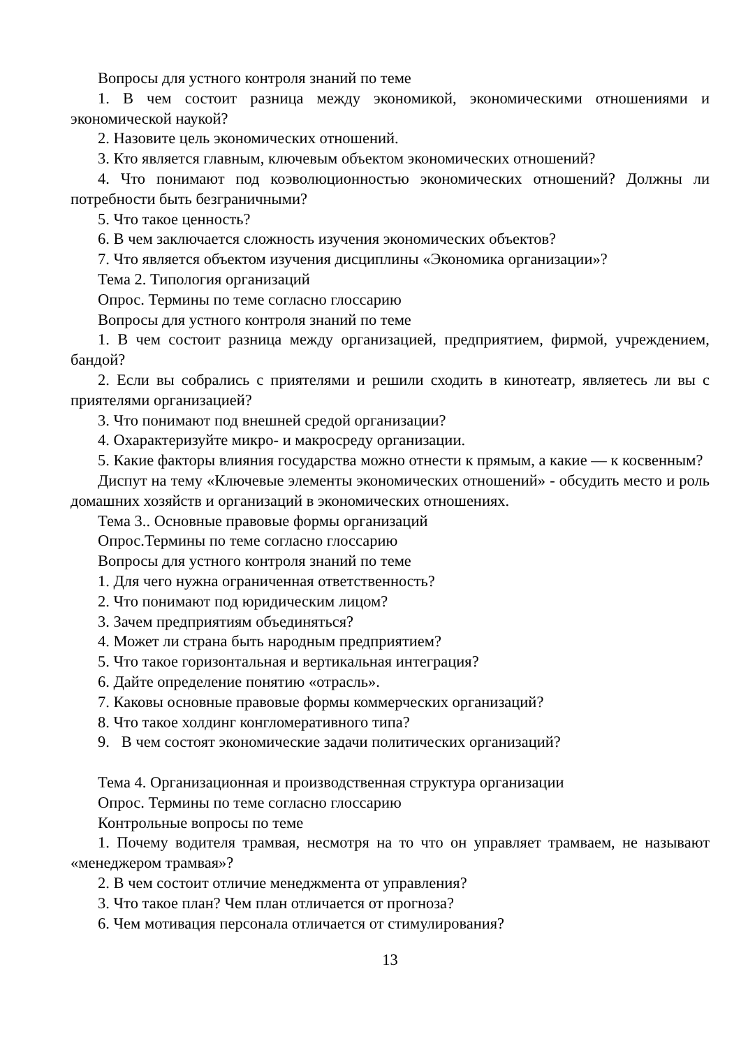Вопросы для устного контроля знаний по теме
1. В чем состоит разница между экономикой, экономическими отношениями и экономической наукой?
2. Назовите цель экономических отношений.
3. Кто является главным, ключевым объектом экономических отношений?
4. Что понимают под коэволюционностью экономических отношений? Должны ли потребности быть безграничными?
5. Что такое ценность?
6. В чем заключается сложность изучения экономических объектов?
7. Что является объектом изучения дисциплины «Экономика организации»?
Тема 2. Типология организаций
Опрос. Термины по теме согласно глоссарию
Вопросы для устного контроля знаний по теме
1. В чем состоит разница между организацией, предприятием, фирмой, учреждением, бандой?
2. Если вы собрались с приятелями и решили сходить в кинотеатр, являетесь ли вы с приятелями организацией?
3. Что понимают под внешней средой организации?
4. Охарактеризуйте микро- и макросреду организации.
5. Какие факторы влияния государства можно отнести к прямым, а какие — к косвенным?
Диспут на тему «Ключевые элементы экономических отношений» - обсудить место и роль домашних хозяйств и организаций в экономических отношениях.
Тема 3.. Основные правовые формы организаций
Опрос.Термины по теме согласно глоссарию
Вопросы для устного контроля знаний по теме
1. Для чего нужна ограниченная ответственность?
2. Что понимают под юридическим лицом?
3. Зачем предприятиям объединяться?
4. Может ли страна быть народным предприятием?
5. Что такое горизонтальная и вертикальная интеграция?
6. Дайте определение понятию «отрасль».
7. Каковы основные правовые формы коммерческих организаций?
8. Что такое холдинг конгломеративного типа?
9. В чем состоят экономические задачи политических организаций?
Тема 4. Организационная и производственная структура организации
Опрос. Термины по теме согласно глоссарию
Контрольные вопросы по теме
1. Почему водителя трамвая, несмотря на то что он управляет трамваем, не называют «менеджером трамвая»?
2. В чем состоит отличие менеджмента от управления?
3. Что такое план? Чем план отличается от прогноза?
6. Чем мотивация персонала отличается от стимулирования?
13